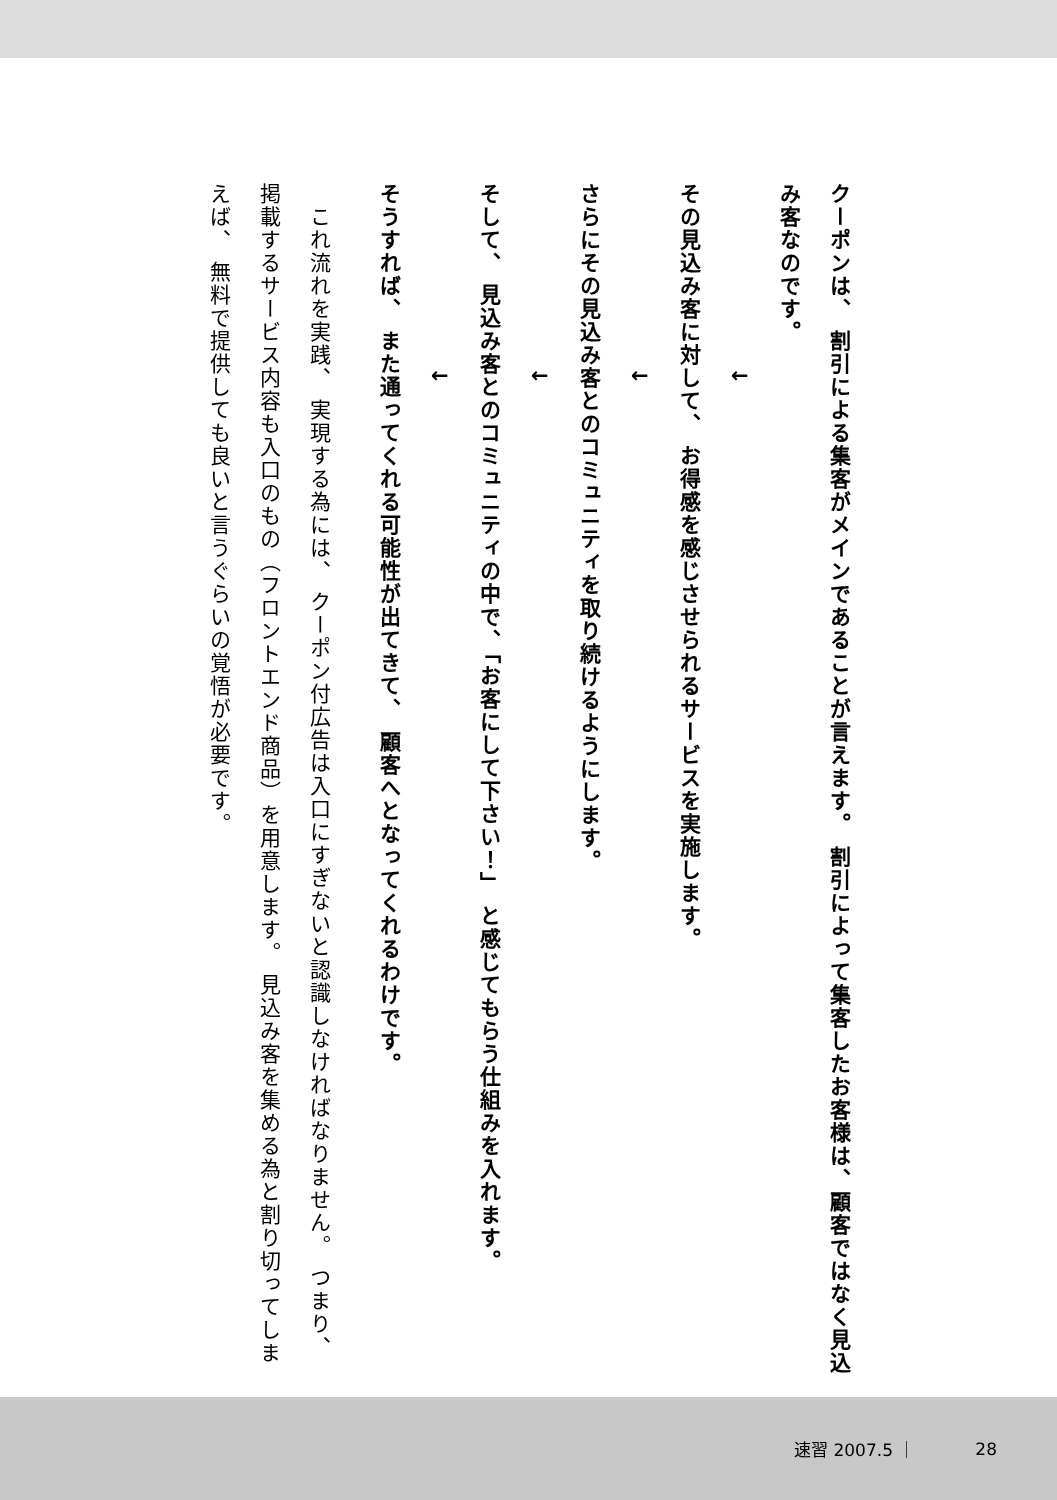クーポンは、 割引による集客がメインであることが言えます。 割引によって集客したお客様は、顧客ではなく見込み客なのです。
　　　　　　　　↓
その見込み客に対して、 お得感を感じさせられるサービスを実施します。
　　　　　　　　↓
さらにその見込み客とのコミュニティを取り続けるようにします。
　　　　　　　　↓
そして、 見込み客とのコミュニティの中で、「お客にして下さい！」 と感じてもらう仕組みを入れます。
　　　　　　　　↓
そうすれば、 また通ってくれる可能性が出てきて、 顧客へとなってくれるわけです。
　これ流れを実践、 実現する為には、 クーポン付広告は入口にすぎないと認識しなければなりません。 つまり、 掲載するサービス内容も入口のもの（フロントエンド商品）を用意します。 見込み客を集める為と割り切ってしまえば、 無料で提供しても良いと言うぐらいの覚悟が必要です。
速習 2007.5 ｜ 28